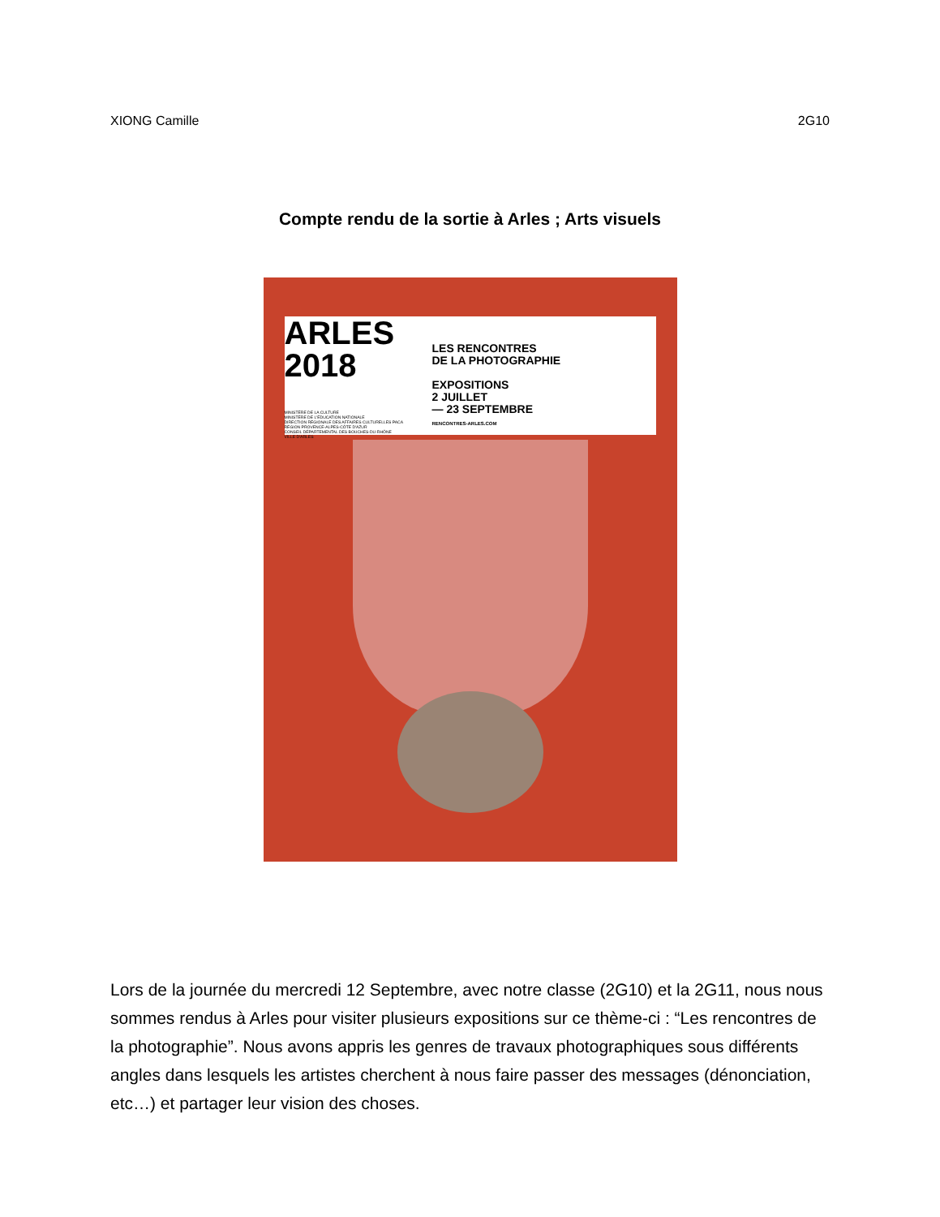XIONG Camille 2G10
Compte rendu de la sortie à Arles ; Arts visuels
ARLES
2018
LES RENCONTRES
DE LA PHOTOGRAPHIE
EXPOSITIONS
2 JUILLET
— 23 SEPTEMBRE
RENCONTRES-ARLES.COM
MINISTÈRE DE LA CULTURE
MINISTÈRE DE L'ÉDUCATION NATIONALE
DIRECTION RÉGIONALE DES AFFAIRES CULTURELLES PACA
RÉGION PROVENCE-ALPES-CÔTE D'AZUR
CONSEIL DÉPARTEMENTAL DES BOUCHES-DU-RHÔNE
VILLE D'ARLES
Lors de la journée du mercredi 12 Septembre, avec notre classe (2G10) et la 2G11, nous nous sommes rendus à Arles pour visiter plusieurs expositions sur ce thème-ci : “Les rencontres de la photographie”. Nous avons appris les genres de travaux photographiques sous différents angles dans lesquels les artistes cherchent à nous faire passer des messages (dénonciation, etc…) et partager leur vision des choses.